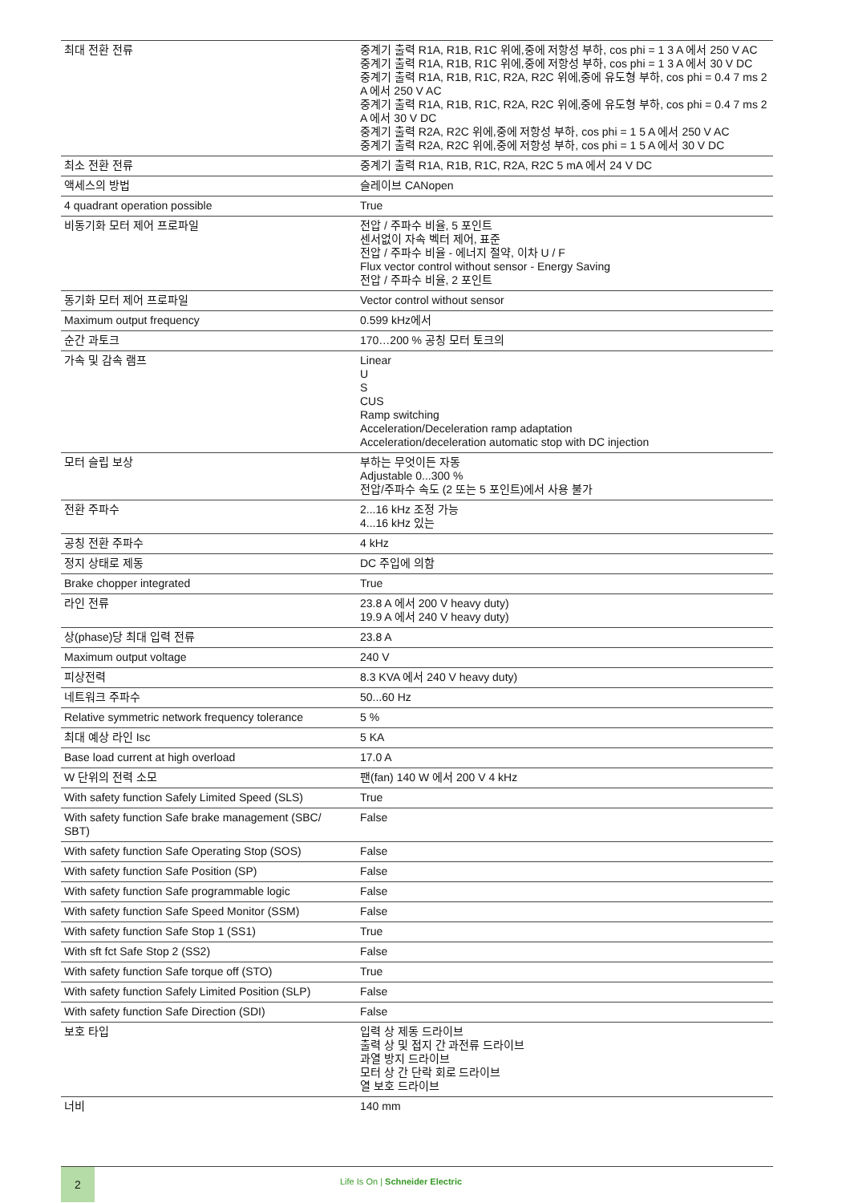| 최대 전환 전류 | 중계기 출력 R1A, R1B, R1C 위에,중에 저항성 부하, cos phi = 1 3 A 에서 250 V AC 중계기 출력 R1A, R1B, R1C 위에,중에 저항성 부하, cos phi = 1 3 A 에서 30 V DC 중계기 출력 R1A, R1B, R1C, R2A, R2C 위에,중에 유도형 부하, cos phi = 0.4 7 ms 2 A 에서 250 V AC 중계기 출력 R1A, R1B, R1C, R2A, R2C 위에,중에 유도형 부하, cos phi = 0.4 7 ms 2 A 에서 30 V DC 중계기 출력 R2A, R2C 위에,중에 저항성 부하, cos phi = 1 5 A 에서 250 V AC 중계기 출력 R2A, R2C 위에,중에 저항성 부하, cos phi = 1 5 A 에서 30 V DC |
| 최소 전환 전류 | 중계기 출력 R1A, R1B, R1C, R2A, R2C 5 mA 에서 24 V DC |
| 액세스의 방법 | 슬레이브 CANopen |
| 4 quadrant operation possible | True |
| 비동기화 모터 제어 프로파일 | 전압 / 주파수 비율, 5 포인트 센서없이 자속 벡터 제어, 표준 전압 / 주파수 비율 - 에너지 절약, 이차 U / F Flux vector control without sensor - Energy Saving 전압 / 주파수 비율, 2 포인트 |
| 동기화 모터 제어 프로파일 | Vector control without sensor |
| Maximum output frequency | 0.599 kHz에서 |
| 순간 과토크 | 170…200 % 공칭 모터 토크의 |
| 가속 및 감속 램프 | Linear U S CUS Ramp switching Acceleration/Deceleration ramp adaptation Acceleration/deceleration automatic stop with DC injection |
| 모터 슬립 보상 | 부하는 무엇이든 자동 Adjustable 0...300 % 전압/주파수 속도 (2 또는 5 포인트)에서 사용 불가 |
| 전환 주파수 | 2...16 kHz 조정 가능 4...16 kHz 있는 |
| 공칭 전환 주파수 | 4 kHz |
| 정지 상태로 제동 | DC 주입에 의함 |
| Brake chopper integrated | True |
| 라인 전류 | 23.8 A 에서 200 V heavy duty) 19.9 A 에서 240 V heavy duty) |
| 상(phase)당 최대 입력 전류 | 23.8 A |
| Maximum output voltage | 240 V |
| 피상전력 | 8.3 KVA 에서 240 V heavy duty) |
| 네트워크 주파수 | 50...60 Hz |
| Relative symmetric network frequency tolerance | 5 % |
| 최대 예상 라인 Isc | 5 KA |
| Base load current at high overload | 17.0 A |
| W 단위의 전력 소모 | 팬(fan) 140 W 에서 200 V 4 kHz |
| With safety function Safely Limited Speed (SLS) | True |
| With safety function Safe brake management (SBC/ SBT) | False |
| With safety function Safe Operating Stop (SOS) | False |
| With safety function Safe Position (SP) | False |
| With safety function Safe programmable logic | False |
| With safety function Safe Speed Monitor (SSM) | False |
| With safety function Safe Stop 1 (SS1) | True |
| With sft fct Safe Stop 2 (SS2) | False |
| With safety function Safe torque off (STO) | True |
| With safety function Safely Limited Position (SLP) | False |
| With safety function Safe Direction (SDI) | False |
| 보호 타입 | 입력 상 제동 드라이브 출력 상 및 접지 간 과전류 드라이브 과열 방지 드라이브 모터 상 간 단락 회로 드라이브 열 보호 드라이브 |
| 너비 | 140 mm |
2
Life Is On | Schneider Electric